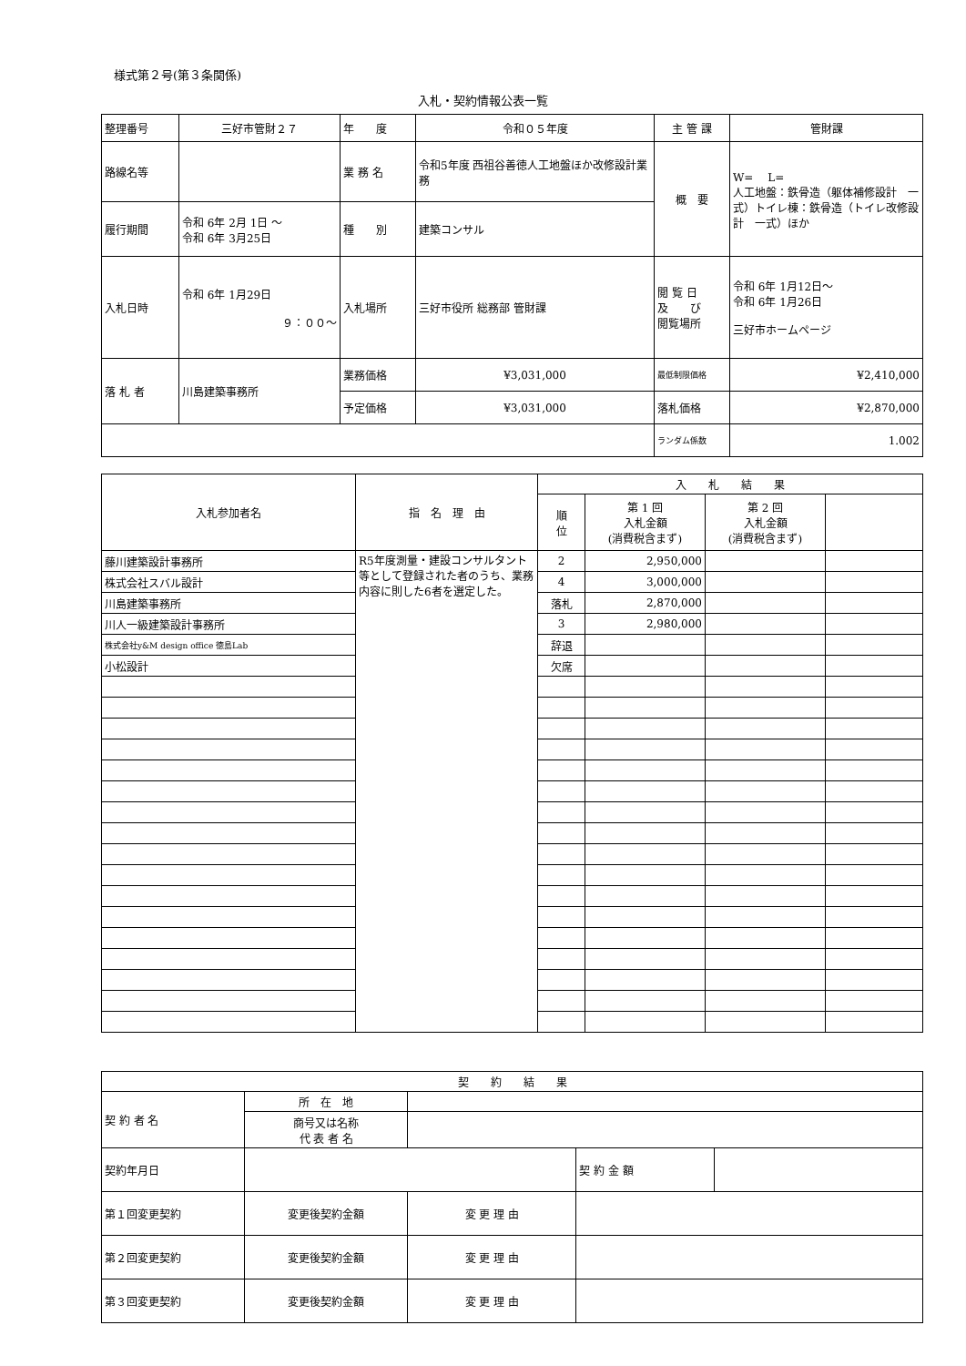様式第２号(第３条関係)
入札・契約情報公表一覧
| 整理番号 | 三好市管財２７ | 年 度 | 令和０５年度 | 主 管 課 | 管財課 |
| 路線名等 | | 業 務 名 | 令和5年度 西祖谷善徳人工地盤ほか改修設計業務 | 概 要 | W= L= 人工地盤：鉄骨造（躯体補修設計 一式）トイレ棟：鉄骨造（トイレ改修設計 一式）ほか |
| 履行期間 | 令和 6年 2月 1日 ～ 令和 6年 3月25日 | 種 別 | 建築コンサル | | |
| 入札日時 | 令和 6年 1月29日 ９：００～ | 入札場所 | 三好市役所 総務部 管財課 | 閲 覧 日 及 び 閲覧場所 | 令和 6年 1月12日～ 令和 6年 1月26日 三好市ホームページ |
| 落 札 者 | 川島建築事務所 | 業務価格 | ¥3,031,000 | 最低制限価格 | ¥2,410,000 |
| | | 予定価格 | ¥3,031,000 | 落札価格 | ¥2,870,000 |
| | | | | ランダム係数 | 1.002 |
| 入札参加者名 | 指 名 理 由 | 入 札 結 果 | | | |
| | | 順 位 | 第 1 回 入札金額 (消費税含まず) | 第 2 回 入札金額 (消費税含まず) | |
| 藤川建築設計事務所 | R5年度測量・建設コンサルタント等として登録された者のうち、業務内容に則した6者を選定した。 | 2 | 2,950,000 | | |
| 株式会社スバル設計 | | 4 | 3,000,000 | | |
| 川島建築事務所 | | 落札 | 2,870,000 | | |
| 川人一級建築設計事務所 | | 3 | 2,980,000 | | |
| 株式会社y&M design office 徳島Lab | | 辞退 | | | |
| 小松設計 | | 欠席 | | | |
| 契 約 結 果 | | | | |
| 契 約 者 名 | 所 在 地 | | | |
| | 商号又は名称 代 表 者 名 | | | |
| 契約年月日 | | | 契 約 金 額 | |
| 第１回変更契約 | 変更後契約金額 | 変 更 理 由 | | |
| 第２回変更契約 | 変更後契約金額 | 変 更 理 由 | | |
| 第３回変更契約 | 変更後契約金額 | 変 更 理 由 | | |